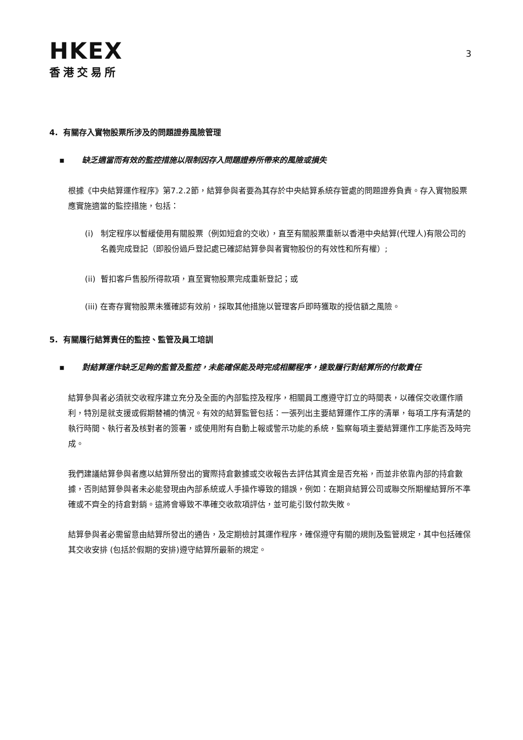HKEX
香港交易所
3
4. 有關存入實物股票所涉及的問題證券風險管理
▪ 缺乏適當而有效的監控措施以限制因存入問題證券所帶來的風險或損失
根據《中央結算運作程序》第7.2.2節，結算參與者要為其存於中央結算系統存管處的問題證券負責。存入實物股票應實施適當的監控措施，包括：
(i) 制定程序以暫緩使用有關股票（例如短倉的交收），直至有關股票重新以香港中央結算(代理人)有限公司的名義完成登記（即股份過戶登記處已確認結算參與者實物股份的有效性和所有權）;
(ii) 暫扣客戶售股所得款項，直至實物股票完成重新登記；或
(iii) 在寄存實物股票未獲確認有效前，採取其他措施以管理客戶即時獲取的授信額之風險。
5. 有關履行結算責任的監控、監管及員工培訓
▪ 對結算運作缺乏足夠的監管及監控，未能確保能及時完成相關程序，達致履行對結算所的付款責任
結算參與者必須就交收程序建立充分及全面的內部監控及程序，相關員工應遵守訂立的時間表，以確保交收運作順利，特別是就支援或假期替補的情況。有效的結算監管包括：一張列出主要結算運作工序的清單，每項工序有清楚的執行時間、執行者及核對者的簽署，或使用附有自動上報或警示功能的系統，監察每項主要結算運作工序能否及時完成。
我們建議結算參與者應以結算所發出的實際持倉數據或交收報告去評估其資金是否充裕，而並非依靠內部的持倉數據，否則結算參與者未必能發現由內部系統或人手操作導致的錯誤，例如：在期貨結算公司或聯交所期權結算所不準確或不齊全的持倉對銷。這將會導致不準確交收款項評估，並可能引致付款失敗。
結算參與者必需留意由結算所發出的通告，及定期檢討其運作程序，確保遵守有關的規則及監管規定，其中包括確保其交收安排 (包括於假期的安排)遵守結算所最新的規定。